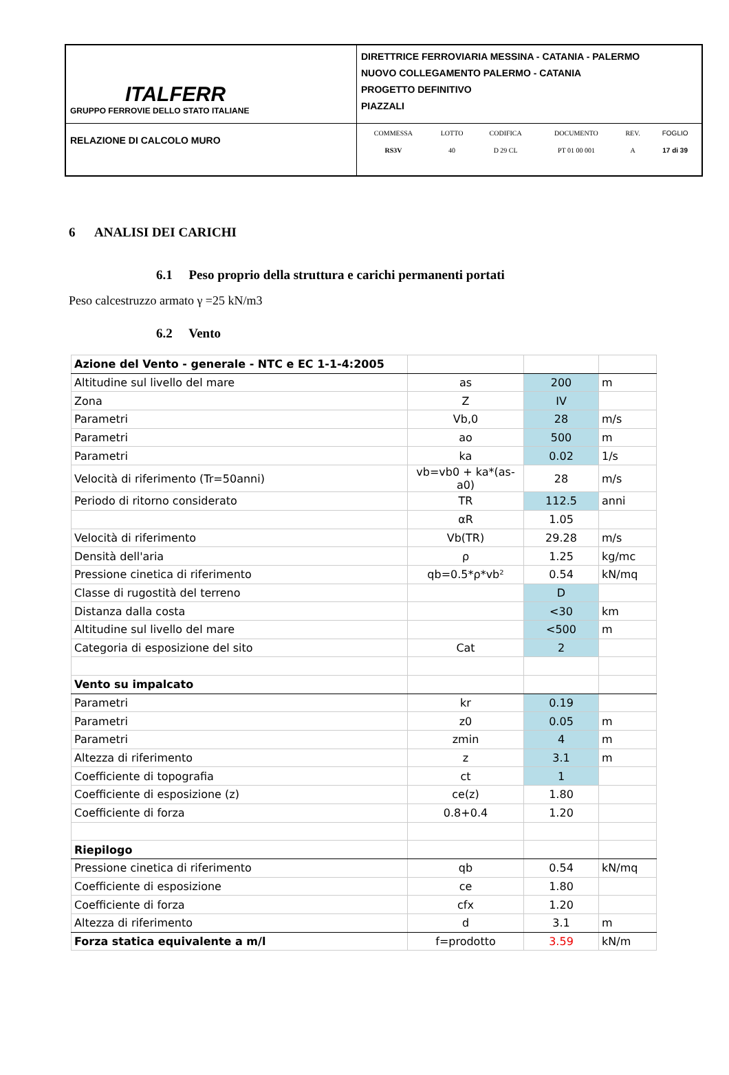| ITALFERR GRUPPO FERROVIE DELLO STATO ITALIANE | DIRETTRICE FERROVIARIA MESSINA - CATANIA - PALERMO NUOVO COLLEGAMENTO PALERMO - CATANIA PROGETTO DEFINITIVO PIAZZALI |
| RELAZIONE DI CALCOLO MURO | / COMMESSA / LOTTO / CODIFICA / DOCUMENTO / REV. / FOGLIO / / RS3V / 40 / D 29 CL / PT 01 00 001 / A / 17 di 39 / |
6 ANALISI DEI CARICHI
6.1 Peso proprio della struttura e carichi permanenti portati
Peso calcestruzzo armato γ =25 kN/m3
6.2 Vento
| Azione del Vento - generale - NTC e EC 1-1-4:2005 | | | |
| Altitudine sul livello del mare | as | 200 | m |
| Zona | Z | IV | |
| Parametri | Vb,0 | 28 | m/s |
| Parametri | ao | 500 | m |
| Parametri | ka | 0.02 | 1/s |
| Velocità di riferimento (Tr=50anni) | vb=vb0 + ka*(as-a0) | 28 | m/s |
| Periodo di ritorno considerato | TR | 112.5 | anni |
| | αR | 1.05 | |
| Velocità di riferimento | Vb(TR) | 29.28 | m/s |
| Densità dell'aria | ρ | 1.25 | kg/mc |
| Pressione cinetica di riferimento | qb=0.5*ρ*vb² | 0.54 | kN/mq |
| Classe di rugostità del terreno | | D | |
| Distanza dalla costa | | <30 | km |
| Altitudine sul livello del mare | | <500 | m |
| Categoria di esposizione del sito | Cat | 2 | |
| Vento su impalcato | | | |
| Parametri | kr | 0.19 | |
| Parametri | z0 | 0.05 | m |
| Parametri | zmin | 4 | m |
| Altezza di riferimento | z | 3.1 | m |
| Coefficiente di topografia | ct | 1 | |
| Coefficiente di esposizione (z) | ce(z) | 1.80 | |
| Coefficiente di forza | 0.8+0.4 | 1.20 | |
| Riepilogo | | | |
| Pressione cinetica di riferimento | qb | 0.54 | kN/mq |
| Coefficiente di esposizione | ce | 1.80 | |
| Coefficiente di forza | cfx | 1.20 | |
| Altezza di riferimento | d | 3.1 | m |
| Forza statica equivalente a m/l | f=prodotto | 3.59 | kN/m |